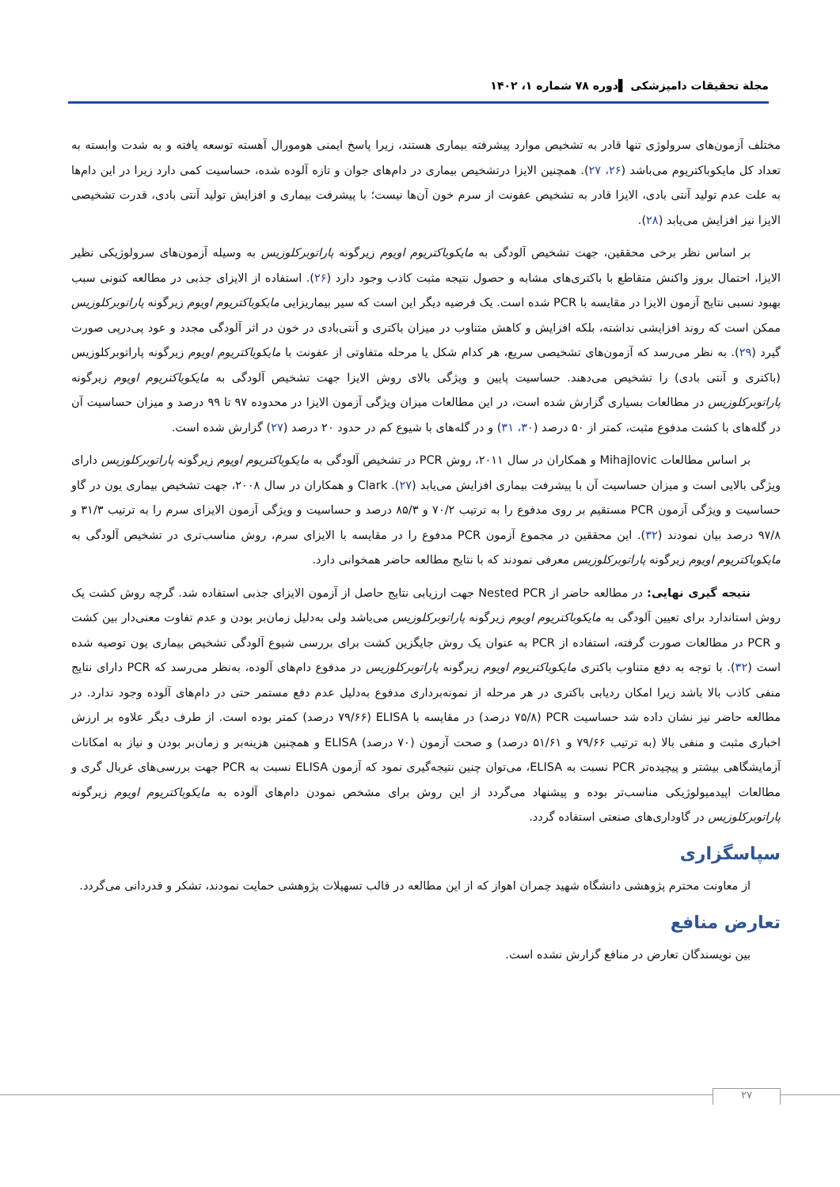مجلة تحقیقات دامپزشکی ▌دوره ۷۸ شماره ۱، ۱۴۰۲
مختلف آزمون‌های سرولوژی تنها قادر به تشخیص موارد پیشرفته بیماری هستند، زیرا پاسخ ایمنی هومورال آهسته توسعه یافته و به شدت وابسته به تعداد کل مایکوباکتریوم می‌باشد (۲۶، ۲۷). همچنین الایزا درتشخیص بیماری در دام‌های جوان و تازه آلوده شده، حساسیت کمی دارد زیرا در این دام‌ها به علت عدم تولید آنتی بادی، الایزا قادر به تشخیص عفونت از سرم خون آن‌ها نیست؛ با پیشرفت بیماری و افزایش تولید آنتی بادی، قدرت تشخیصی الایزا نیز افزایش می‌یابد (۲۸).
بر اساس نظر برخی محققین، جهت تشخیص آلودگی به مایکوباکتریوم اویوم زیرگونه پاراتوبرکلوزیس به وسیله آزمون‌های سرولوژیکی نظیر الایزا، احتمال بروز واکنش متقاطع با باکتری‌های مشابه و حصول نتیجه مثبت کاذب وجود دارد (۲۶). استفاده از الایزای جذبی در مطالعه کنونی سبب بهبود نسبی نتایج آزمون الایزا در مقایسه با PCR شده است. یک فرضیه دیگر این است که سیر بیماریزایی مایکوباکتریوم اویوم زیرگونه پاراتوبرکلوزیس ممکن است که روند افزایشی نداشته، بلکه افزایش و کاهش متناوب در میزان باکتری و آنتی‌بادی در خون در اثر آلودگی مجدد و عود پی‌درپی صورت گیرد (۲۹). به نظر می‌رسد که آزمون‌های تشخیصی سریع، هر کدام شکل یا مرحله متفاوتی از عفونت با مایکوباکتریوم اویوم زیرگونه پاراتوبرکلوزیس (باکتری و آنتی بادی) را تشخیص می‌دهند. حساسیت پایین و ویژگی بالای روش الایزا جهت تشخیص آلودگی به مایکوباکتریوم اویوم زیرگونه پاراتوبرکلوزیس در مطالعات بسیاری گزارش شده است، در این مطالعات میزان ویژگی آزمون الایزا در محدوده ۹۷ تا ۹۹ درصد و میزان حساسیت آن در گله‌های با کشت مدفوع مثبت، کمتر از ۵۰ درصد (۳۰، ۳۱) و در گله‌های با شیوع کم در حدود ۲۰ درصد (۲۷) گزارش شده است.
بر اساس مطالعات Mihajlovic و همکاران در سال ۲۰۱۱، روش PCR در تشخیص آلودگی به مایکوباکتریوم اویوم زیرگونه پاراتوبرکلوزیس دارای ویژگی بالایی است و میزان حساسیت آن با پیشرفت بیماری افزایش می‌یابد (۲۷). Clark و همکاران در سال ۲۰۰۸، جهت تشخیص بیماری یون در گاو حساسیت و ویژگی آزمون PCR مستقیم بر روی مدفوع را به ترتیب ۷۰/۲ و ۸۵/۳ درصد و حساسیت و ویژگی آزمون الایزای سرم را به ترتیب ۳۱/۳ و ۹۷/۸ درصد بیان نمودند (۳۲). این محققین در مجموع آزمون PCR مدفوع را در مقایسه با الایزای سرم، روش مناسب‌تری در تشخیص آلودگی به مایکوباکتریوم اویوم زیرگونه پاراتوبرکلوزیس معرفی نمودند که با نتایج مطالعه حاضر همخوانی دارد.
نتیجه گیری نهایی: در مطالعه حاضر از Nested PCR جهت ارزیابی نتایج حاصل از آزمون الایزای جذبی استفاده شد. گرچه روش کشت یک روش استاندارد برای تعیین آلودگی به مایکوباکتریوم اویوم زیرگونه پاراتوبرکلوزیس می‌باشد ولی به‌دلیل زمان‌بر بودن و عدم تفاوت معنی‌دار بین کشت و PCR در مطالعات صورت گرفته، استفاده از PCR به عنوان یک روش جایگزین کشت برای بررسی شیوع آلودگی تشخیص بیماری یون توصیه شده است (۳۲). با توجه به دفع متناوب باکتری مایکوباکتریوم اویوم زیرگونه پاراتوبرکلوزیس در مدفوع دام‌های آلوده، به‌نظر می‌رسد که PCR دارای نتایج منفی کاذب بالا باشد زیرا امکان ردیابی باکتری در هر مرحله از نمونه‌برداری مدفوع به‌دلیل عدم دفع مستمر حتی در دام‌های آلوده وجود ندارد. در مطالعه حاضر نیز نشان داده شد حساسیت PCR (۷۵/۸ درصد) در مقایسه با ELISA (۷۹/۶۶ درصد) کمتر بوده است. از طرف دیگر علاوه بر ارزش اخباری مثبت و منفی بالا (به ترتیب ۷۹/۶۶ و ۵۱/۶۱ درصد) و صحت آزمون (۷۰ درصد) ELISA و همچنین هزینه‌بر و زمان‌بر بودن و نیاز به امکانات آزمایشگاهی بیشتر و پیچیده‌تر PCR نسبت به ELISA، می‌توان چنین نتیجه‌گیری نمود که آزمون ELISA نسبت به PCR جهت بررسی‌های غربال گری و مطالعات اپیدمیولوژیکی مناسب‌تر بوده و پیشنهاد می‌گردد از این روش برای مشخص نمودن دام‌های آلوده به مایکوباکتریوم اویوم زیرگونه پاراتوبرکلوزیس در گاوداری‌های صنعتی استفاده گردد.
سپاسگزاری
از معاونت محترم پژوهشی دانشگاه شهید چمران اهواز که از این مطالعه در قالب تسهیلات پژوهشی حمایت نمودند، تشکر و قدردانی می‌گردد.
تعارض منافع
بین نویسندگان تعارض در منافع گزارش نشده است.
۲۷